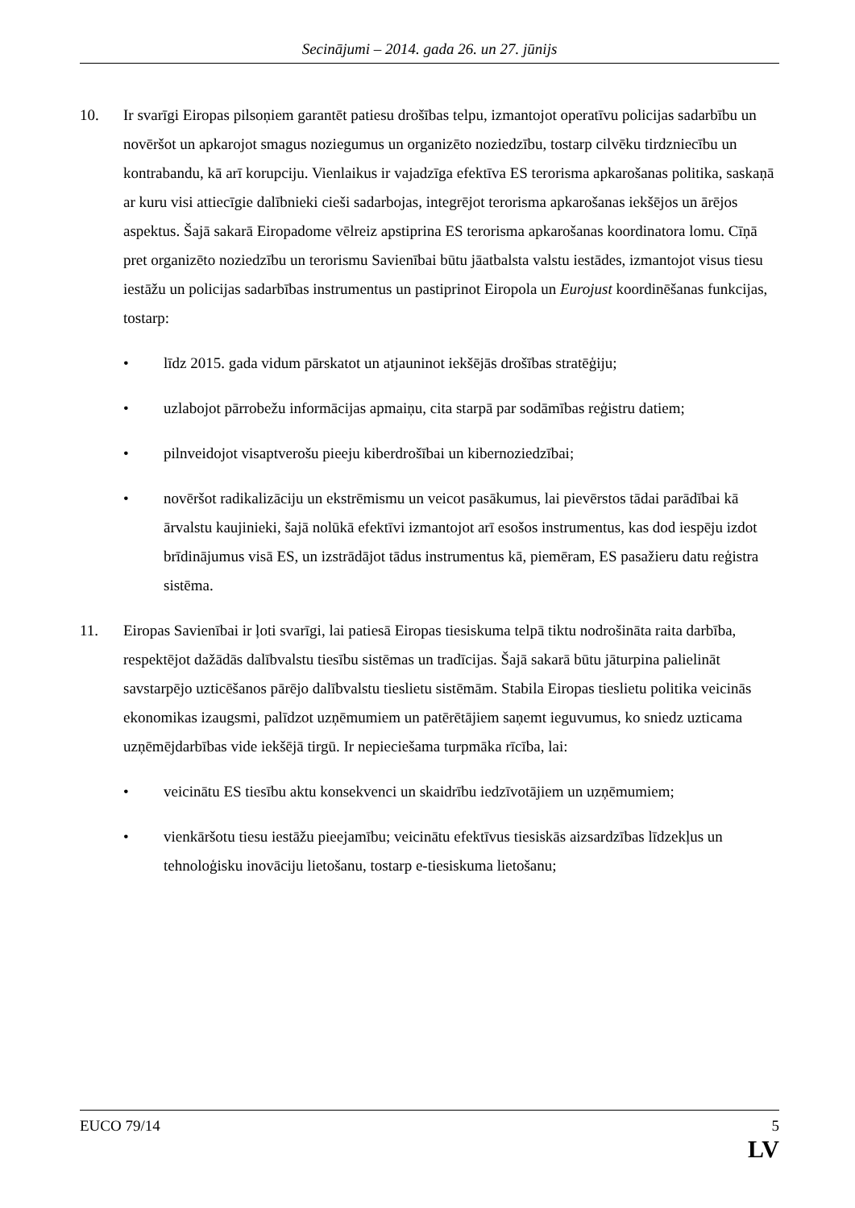Secinājumi – 2014. gada 26. un 27. jūnijs
10. Ir svarīgi Eiropas pilsoņiem garantēt patiesu drošības telpu, izmantojot operatīvu policijas sadarbību un novēršot un apkarojot smagus noziegumus un organizēto noziedzību, tostarp cilvēku tirdzniecību un kontrabandu, kā arī korupciju. Vienlaikus ir vajadzīga efektīva ES terorisma apkarošanas politika, saskaņā ar kuru visi attiecīgie dalībnieki cieši sadarbojas, integrējot terorisma apkarošanas iekšējos un ārējos aspektus. Šajā sakarā Eiropadome vēlreiz apstiprina ES terorisma apkarošanas koordinatora lomu. Cīņā pret organizēto noziedzību un terorismu Savienībai būtu jāatbalsta valstu iestādes, izmantojot visus tiesu iestāžu un policijas sadarbības instrumentus un pastiprinot Eiropola un Eurojust koordinēšanas funkcijas, tostarp:
• līdz 2015. gada vidum pārskatot un atjauninot iekšējās drošības stratēģiju;
• uzlabojot pārrobežu informācijas apmaiņu, cita starpā par sodāmības reģistru datiem;
• pilnveidojot visaptverošu pieeju kiberdrošībai un kibernoziedzībai;
• novēršot radikalizāciju un ekstrēmismu un veicot pasākumus, lai pievērstos tādai parādībai kā ārvalstu kaujinieki, šajā nolūkā efektīvi izmantojot arī esošos instrumentus, kas dod iespēju izdot brīdinājumus visā ES, un izstrādājot tādus instrumentus kā, piemēram, ES pasažieru datu reģistra sistēma.
11. Eiropas Savienībai ir ļoti svarīgi, lai patiesā Eiropas tiesiskuma telpā tiktu nodrošināta raita darbība, respektējot dažādās dalībvalstu tiesību sistēmas un tradīcijas. Šajā sakarā būtu jāturpina palielināt savstarpējo uzticēšanos pārējo dalībvalstu tieslietu sistēmām. Stabila Eiropas tieslietu politika veicinās ekonomikas izaugsmi, palīdzot uzņēmumiem un patērētājiem saņemt ieguvumus, ko sniedz uzticama uzņēmējdarbības vide iekšējā tirgū. Ir nepieciešama turpmāka rīcība, lai:
• veicinātu ES tiesību aktu konsekvenci un skaidrību iedzīvotājiem un uzņēmumiem;
• vienkāršotu tiesu iestāžu pieejamību; veicinātu efektīvus tiesiskās aizsardzības līdzekļus un tehnoloģisku inovāciju lietošanu, tostarp e-tiesiskuma lietošanu;
EUCO 79/14 5
LV